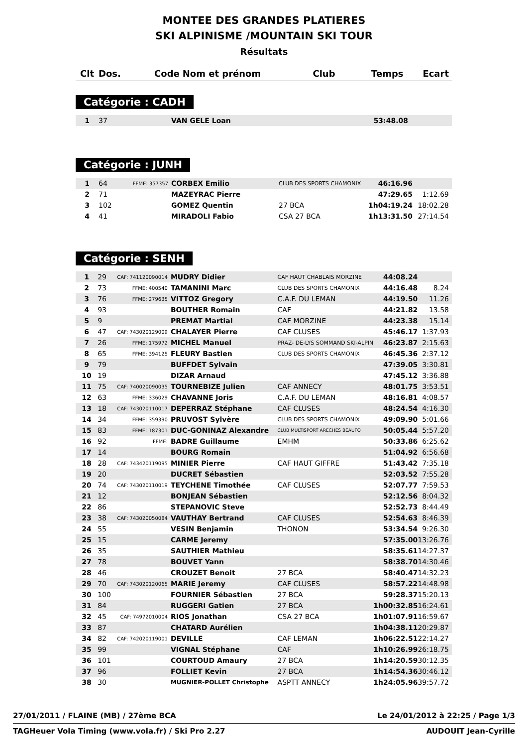MONTEE DES GRANDES PLATIERES
SKI ALPINISME /MOUNTAIN SKI TOUR
Résultats
| Clt | Dos. | Code | Nom et prénom | Club | Temps | Ecart |
| --- | --- | --- | --- | --- | --- | --- |
Catégorie : CADH
| 1 | 37 | | VAN GELE Loan | | 53:48.08 | |
Catégorie : JUNH
| 1 | 64 | FFME: 357357 | CORBEX Emilio | CLUB DES SPORTS CHAMONIX | 46:16.96 | |
| 2 | 71 | | MAZEYRAC Pierre | | 47:29.65 | 1:12.69 |
| 3 | 102 | | GOMEZ Quentin | 27 BCA | 1h04:19.24 | 18:02.28 |
| 4 | 41 | | MIRADOLI Fabio | CSA 27 BCA | 1h13:31.50 | 27:14.54 |
Catégorie : SENH
| 1 | 29 | CAF: 741120090014 | MUDRY Didier | CAF HAUT CHABLAIS MORZINE | 44:08.24 | |
| 2 | 73 | FFME: 400540 | TAMANINI Marc | CLUB DES SPORTS CHAMONIX | 44:16.48 | 8.24 |
| 3 | 76 | FFME: 279635 | VITTOZ Gregory | C.A.F. DU LEMAN | 44:19.50 | 11.26 |
| 4 | 93 | | BOUTHER Romain | CAF | 44:21.82 | 13.58 |
| 5 | 9 | | PREMAT Martial | CAF MORZINE | 44:23.38 | 15.14 |
| 6 | 47 | CAF: 743020129009 | CHALAYER Pierre | CAF CLUSES | 45:46.17 | 1:37.93 |
| 7 | 26 | FFME: 175972 | MICHEL Manuel | PRAZ- DE-LYS SOMMAND SKI-ALPIN | 46:23.87 | 2:15.63 |
| 8 | 65 | FFME: 394125 | FLEURY Bastien | CLUB DES SPORTS CHAMONIX | 46:45.36 | 2:37.12 |
| 9 | 79 | | BUFFDET Sylvain | | 47:39.05 | 3:30.81 |
| 10 | 19 | | DIZAR Arnaud | | 47:45.12 | 3:36.88 |
| 11 | 75 | CAF: 740020090035 | TOURNEBIZE Julien | CAF ANNECY | 48:01.75 | 3:53.51 |
| 12 | 63 | FFME: 336029 | CHAVANNE Joris | C.A.F. DU LEMAN | 48:16.81 | 4:08.57 |
| 13 | 18 | CAF: 743020110017 | DEPERRAZ Stéphane | CAF CLUSES | 48:24.54 | 4:16.30 |
| 14 | 34 | FFME: 359390 | PRUVOST Sylvère | CLUB DES SPORTS CHAMONIX | 49:09.90 | 5:01.66 |
| 15 | 83 | FFME: 187301 | DUC-GONINAZ Alexandre | CLUB MULTISPORT ARECHES BEAUFO | 50:05.44 | 5:57.20 |
| 16 | 92 | FFME: | BADRE Guillaume | EMHM | 50:33.86 | 6:25.62 |
| 17 | 14 | | BOURG Romain | | 51:04.92 | 6:56.68 |
| 18 | 28 | CAF: 743420119095 | MINIER Pierre | CAF HAUT GIFFRE | 51:43.42 | 7:35.18 |
| 19 | 20 | | DUCRET Sébastien | | 52:03.52 | 7:55.28 |
| 20 | 74 | CAF: 743020110019 | TEYCHENE Timothée | CAF CLUSES | 52:07.77 | 7:59.53 |
| 21 | 12 | | BONJEAN Sébastien | | 52:12.56 | 8:04.32 |
| 22 | 86 | | STEPANOVIC Steve | | 52:52.73 | 8:44.49 |
| 23 | 38 | CAF: 743020050084 | VAUTHAY Bertrand | CAF CLUSES | 52:54.63 | 8:46.39 |
| 24 | 55 | | VESIN Benjamin | THONON | 53:34.54 | 9:26.30 |
| 25 | 15 | | CARME Jeremy | | 57:35.00 | 13:26.76 |
| 26 | 35 | | SAUTHIER Mathieu | | 58:35.61 | 14:27.37 |
| 27 | 78 | | BOUVET Yann | | 58:38.70 | 14:30.46 |
| 28 | 46 | | CROUZET Benoit | 27 BCA | 58:40.47 | 14:32.23 |
| 29 | 70 | CAF: 743020120065 | MARIE Jeremy | CAF CLUSES | 58:57.22 | 14:48.98 |
| 30 | 100 | | FOURNIER Sébastien | 27 BCA | 59:28.37 | 15:20.13 |
| 31 | 84 | | RUGGERI Gatien | 27 BCA | 1h00:32.85 | 16:24.61 |
| 32 | 45 | CAF: 74972010004 | RIOS Jonathan | CSA 27 BCA | 1h01:07.91 | 16:59.67 |
| 33 | 87 | | CHATARD Aurélien | | 1h04:38.11 | 20:29.87 |
| 34 | 82 | CAF: 742020119001 | DEVILLE | CAF LEMAN | 1h06:22.51 | 22:14.27 |
| 35 | 99 | | VIGNAL Stéphane | CAF | 1h10:26.99 | 26:18.75 |
| 36 | 101 | | COURTOUD Amaury | 27 BCA | 1h14:20.59 | 30:12.35 |
| 37 | 96 | | FOLLIET Kevin | 27 BCA | 1h14:54.36 | 30:46.12 |
| 38 | 30 | | MUGNIER-POLLET Christophe | ASPTT ANNECY | 1h24:05.96 | 39:57.72 |
27/01/2011 / FLAINE (MB) / 27ème BCA Le 24/01/2012 à 22:25 / Page 1/3
TAGHeuer Vola Timing (www.vola.fr) / Ski Pro 2.27 AUDOUIT Jean-Cyrille